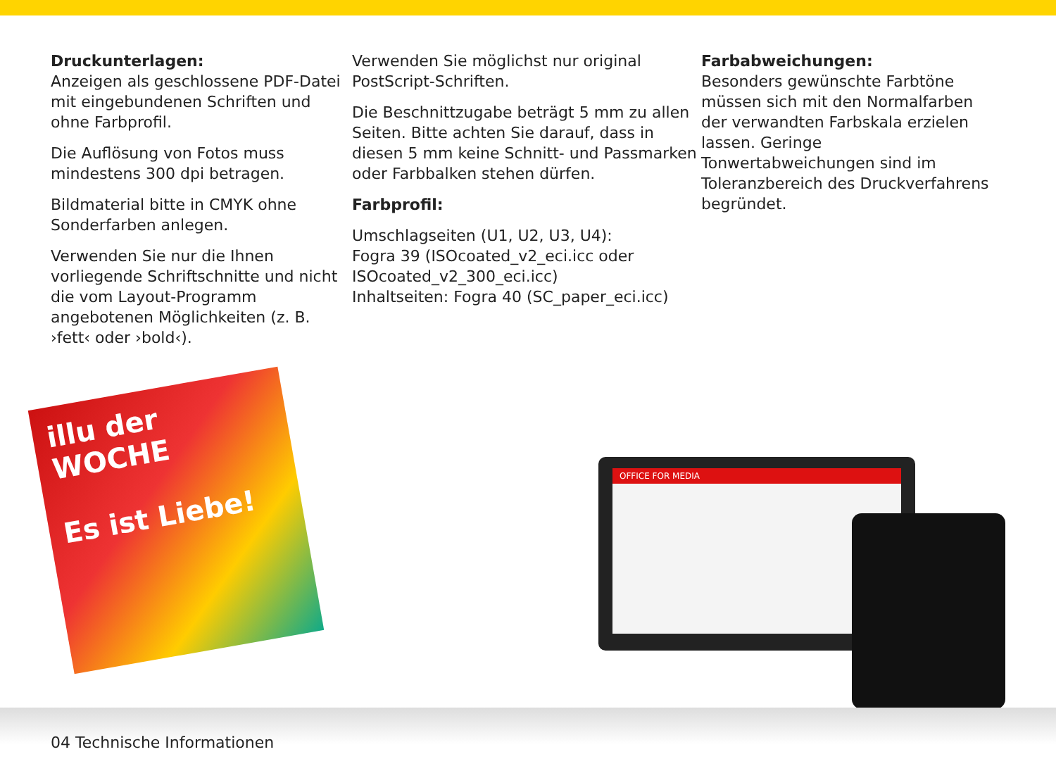Druckunterlagen:
Anzeigen als geschlossene PDF-Datei mit eingebundenen Schriften und ohne Farbprofil.
Die Auflösung von Fotos muss mindestens 300 dpi betragen.
Bildmaterial bitte in CMYK ohne Sonderfarben anlegen.
Verwenden Sie nur die Ihnen vorliegende Schriftschnitte und nicht die vom Layout-Programm angebotenen Möglichkeiten (z. B. ›fett‹ oder ›bold‹).
Verwenden Sie möglichst nur original PostScript-Schriften.
Die Beschnittzugabe beträgt 5 mm zu allen Seiten. Bitte achten Sie darauf, dass in diesen 5 mm keine Schnitt- und Passmarken oder Farbbalken stehen dürfen.
Farbprofil:
Umschlagseiten (U1, U2, U3, U4):
Fogra 39 (ISOcoated_v2_eci.icc oder ISOcoated_v2_300_eci.icc)
Inhaltseiten: Fogra 40 (SC_paper_eci.icc)
Farbabweichungen:
Besonders gewünschte Farbtöne müssen sich mit den Normalfarben der verwandten Farbskala erzielen lassen. Geringe Tonwertabweichungen sind im Toleranzbereich des Druckverfahrens begründet.
illu der WOCHE
Es ist Liebe!
OFFICE FOR MEDIA
04 Technische Informationen